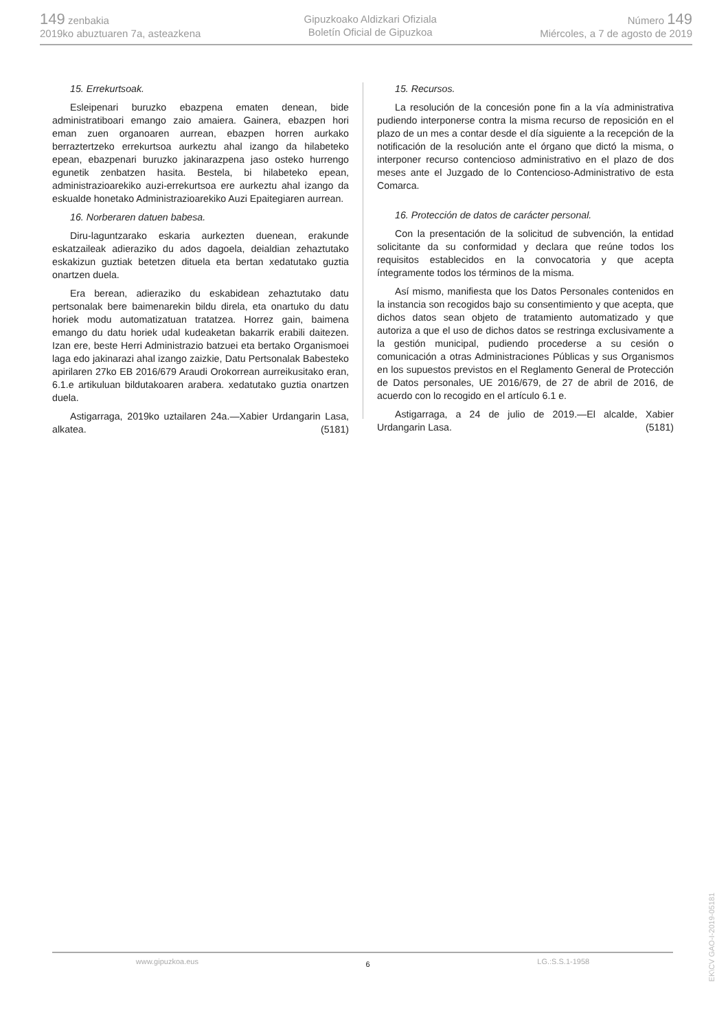149 zenbakia
2019ko abuztuaren 7a, asteazkena
Gipuzkoako Aldizkari Ofiziala
Boletín Oficial de Gipuzkoa
Número 149
Miércoles, a 7 de agosto de 2019
15. Errekurtsoak.
Esleipenari buruzko ebazpena ematen denean, bide administratiboari emango zaio amaiera. Gainera, ebazpen hori eman zuen organoaren aurrean, ebazpen horren aurkako berraztertzeko errekurtsoa aurkeztu ahal izango da hilabeteko epean, ebazpenari buruzko jakinarazpena jaso osteko hurrengo egunetik zenbatzen hasita. Bestela, bi hilabeteko epean, administrazioarekiko auzi-errekurtsoa ere aurkeztu ahal izango da eskualde honetako Administrazioarekiko Auzi Epaitegiaren aurrean.
16. Norberaren datuen babesa.
Diru-laguntzarako eskaria aurkezten duenean, erakunde eskatzaileak adieraziko du ados dagoela, deialdian zehaztutako eskakizun guztiak betetzen dituela eta bertan xedatutako guztia onartzen duela.
Era berean, adieraziko du eskabidean zehaztutako datu pertsonalak bere baimenarekin bildu direla, eta onartuko du datu horiek modu automatizatuan tratatzea. Horrez gain, baimena emango du datu horiek udal kudeaketan bakarrik erabili daitezen. Izan ere, beste Herri Administrazio batzuei eta bertako Organismoei laga edo jakinarazi ahal izango zaizkie, Datu Pertsonalak Babesteko apirilaren 27ko EB 2016/679 Araudi Orokorrean aurreikusitako eran, 6.1.e artikuluan bildutakoaren arabera. xedatutako guztia onartzen duela.
Astigarraga, 2019ko uztailaren 24a.—Xabier Urdangarin Lasa, alkatea. (5181)
15. Recursos.
La resolución de la concesión pone fin a la vía administrativa pudiendo interponerse contra la misma recurso de reposición en el plazo de un mes a contar desde el día siguiente a la recepción de la notificación de la resolución ante el órgano que dictó la misma, o interponer recurso contencioso administrativo en el plazo de dos meses ante el Juzgado de lo Contencioso-Administrativo de esta Comarca.
16. Protección de datos de carácter personal.
Con la presentación de la solicitud de subvención, la entidad solicitante da su conformidad y declara que reúne todos los requisitos establecidos en la convocatoria y que acepta íntegramente todos los términos de la misma.
Así mismo, manifiesta que los Datos Personales contenidos en la instancia son recogidos bajo su consentimiento y que acepta, que dichos datos sean objeto de tratamiento automatizado y que autoriza a que el uso de dichos datos se restringa exclusivamente a la gestión municipal, pudiendo procederse a su cesión o comunicación a otras Administraciones Públicas y sus Organismos en los supuestos previstos en el Reglamento General de Protección de Datos personales, UE 2016/679, de 27 de abril de 2016, de acuerdo con lo recogido en el artículo 6.1 e.
Astigarraga, a 24 de julio de 2019.—El alcalde, Xabier Urdangarin Lasa. (5181)
EK\CV GAO-I-2019-05181
www.gipuzkoa.eus 6 LG.:S.S.1-1958